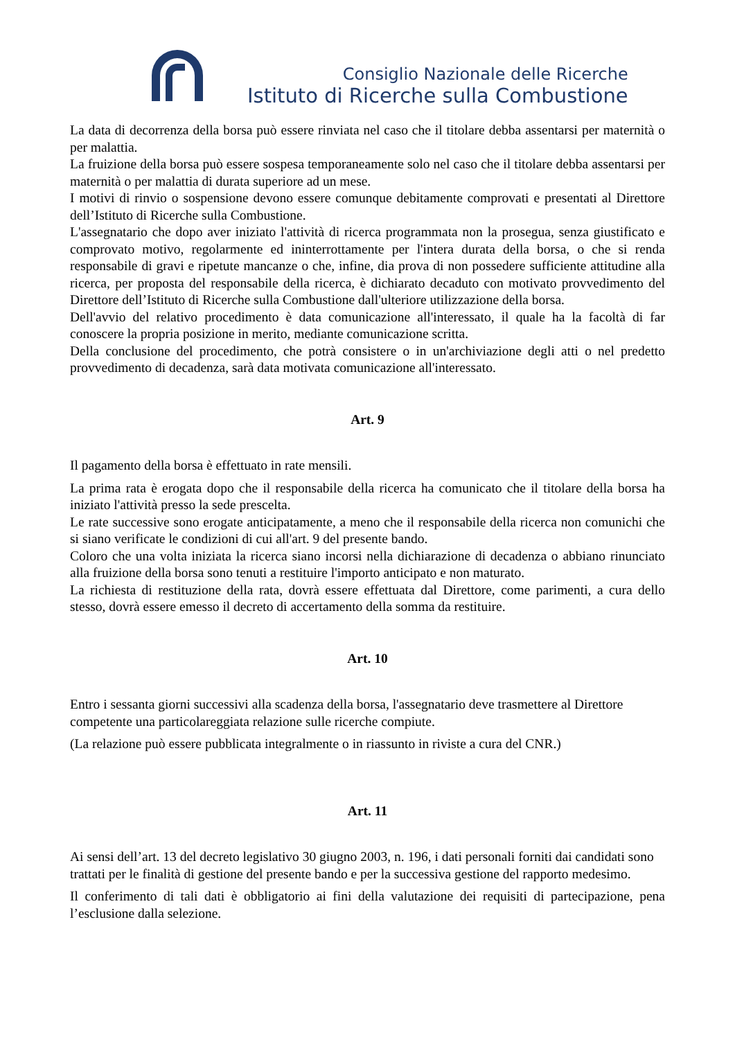Consiglio Nazionale delle Ricerche
Istituto di Ricerche sulla Combustione
La data di decorrenza della borsa può essere rinviata nel caso che il titolare debba assentarsi per maternità o per malattia.
La fruizione della borsa può essere sospesa temporaneamente solo nel caso che il titolare debba assentarsi per maternità o per malattia di durata superiore ad un mese.
I motivi di rinvio o sospensione devono essere comunque debitamente comprovati e presentati al Direttore dell’Istituto di Ricerche sulla Combustione.
L'assegnatario che dopo aver iniziato l'attività di ricerca programmata non la prosegua, senza giustificato e comprovato motivo, regolarmente ed ininterrottamente per l'intera durata della borsa, o che si renda responsabile di gravi e ripetute mancanze o che, infine, dia prova di non possedere sufficiente attitudine alla ricerca, per proposta del responsabile della ricerca, è dichiarato decaduto con motivato provvedimento del Direttore dell’Istituto di Ricerche sulla Combustione dall'ulteriore utilizzazione della borsa.
Dell'avvio del relativo procedimento è data comunicazione all'interessato, il quale ha la facoltà di far conoscere la propria posizione in merito, mediante comunicazione scritta.
Della conclusione del procedimento, che potrà consistere o in un'archiviazione degli atti o nel predetto provvedimento di decadenza, sarà data motivata comunicazione all'interessato.
Art. 9
Il pagamento della borsa è effettuato in rate mensili.
La prima rata è erogata dopo che il responsabile della ricerca ha comunicato che il titolare della borsa ha iniziato l'attività presso la sede prescelta.
Le rate successive sono erogate anticipatamente, a meno che il responsabile della ricerca non comunichi che si siano verificate le condizioni di cui all'art. 9 del presente bando.
Coloro che una volta iniziata la ricerca siano incorsi nella dichiarazione di decadenza o abbiano rinunciato alla fruizione della borsa sono tenuti a restituire l'importo anticipato e non maturato.
La richiesta di restituzione della rata, dovrà essere effettuata dal Direttore, come parimenti, a cura dello stesso, dovrà essere emesso il decreto di accertamento della somma da restituire.
Art. 10
Entro i sessanta giorni successivi alla scadenza della borsa, l'assegnatario deve trasmettere al Direttore competente una particolareggiata relazione sulle ricerche compiute.
(La relazione può essere pubblicata integralmente o in riassunto in riviste a cura del CNR.)
Art. 11
Ai sensi dell’art. 13 del decreto legislativo 30 giugno 2003, n. 196, i dati personali forniti dai candidati sono trattati per le finalità di gestione del presente bando e per la successiva gestione del rapporto medesimo.
Il conferimento di tali dati è obbligatorio ai fini della valutazione dei requisiti di partecipazione, pena l’esclusione dalla selezione.